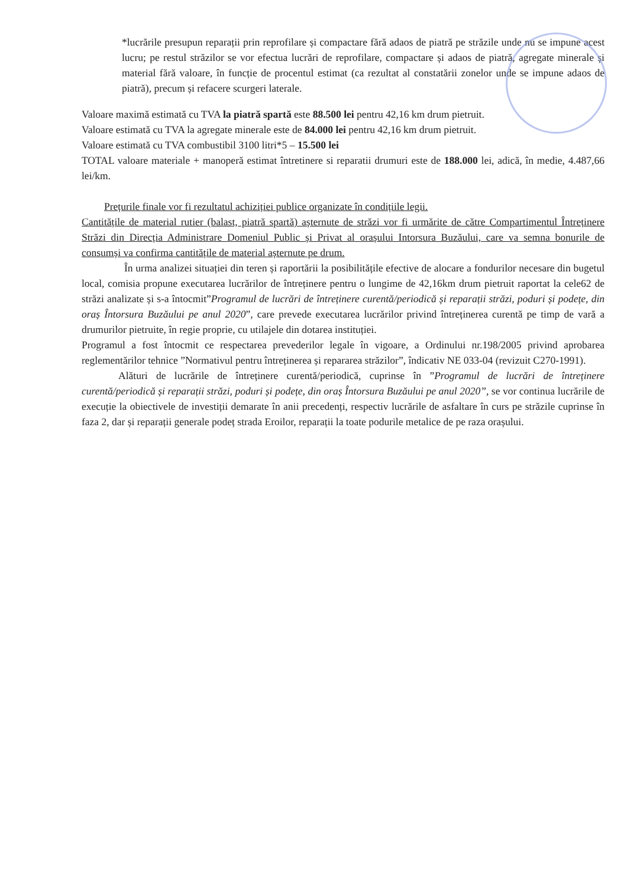*lucrările presupun reparații prin reprofilare și compactare fără adaos de piatră pe străzile unde nu se impune acest lucru; pe restul străzilor se vor efectua lucrări de reprofilare, compactare și adaos de piatră, agregate minerale și material fără valoare, în funcție de procentul estimat (ca rezultat al constatării zonelor unde se impune adaos de piatră), precum și refacere scurgeri laterale.
Valoare maximă estimată cu TVA la piatră spartă este 88.500 lei pentru 42,16 km drum pietruit.
Valoare estimată cu TVA la agregate minerale este de 84.000 lei pentru 42,16 km drum pietruit.
Valoare estimată cu TVA combustibil 3100 litri*5 – 15.500 lei
TOTAL valoare materiale + manoperă estimat întretinere si reparatii drumuri este de 188.000 lei, adică, în medie, 4.487,66 lei/km.
Prețurile finale vor fi rezultatul achiziției publice organizate în condițiile legii.
Cantitățile de material rutier (balast, piatră spartă) așternute de străzi vor fi urmărite de către Compartimentul Întreținere Străzi din Direcția Administrare Domeniul Public și Privat al orașului Intorsura Buzăului, care va semna bonurile de consumși va confirma cantitățile de material așternute pe drum.
În urma analizei situației din teren și raportării la posibilitățile efective de alocare a fondurilor necesare din bugetul local, comisia propune executarea lucrărilor de întreținere pentru o lungime de 42,16km drum pietruit raportat la cele62 de străzi analizate și s-a întocmit”Programul de lucrări de întreținere curentă/periodică și reparații străzi, poduri și podețe, din oraș Întorsura Buzăului pe anul 2020”, care prevede executarea lucrărilor privind întreținerea curentă pe timp de vară a drumurilor pietruite, în regie proprie, cu utilajele din dotarea instituției.
Programul a fost întocmit ce respectarea prevederilor legale în vigoare, a Ordinului nr.198/2005 privind aprobarea reglementărilor tehnice ”Normativul pentru întreținerea și repararea străzilor”, îndicativ NE 033-04 (revizuit C270-1991).
Alături de lucrările de întreținere curentă/periodică, cuprinse în ”Programul de lucrări de întreținere curentă/periodică și reparații străzi, poduri și podețe, din oraș Întorsura Buzăului pe anul 2020”, se vor continua lucrările de execuție la obiectivele de investiții demarate în anii precedenți, respectiv lucrările de asfaltare în curs pe străzile cuprinse în faza 2, dar și reparații generale podeț strada Eroilor, reparații la toate podurile metalice de pe raza orașului.